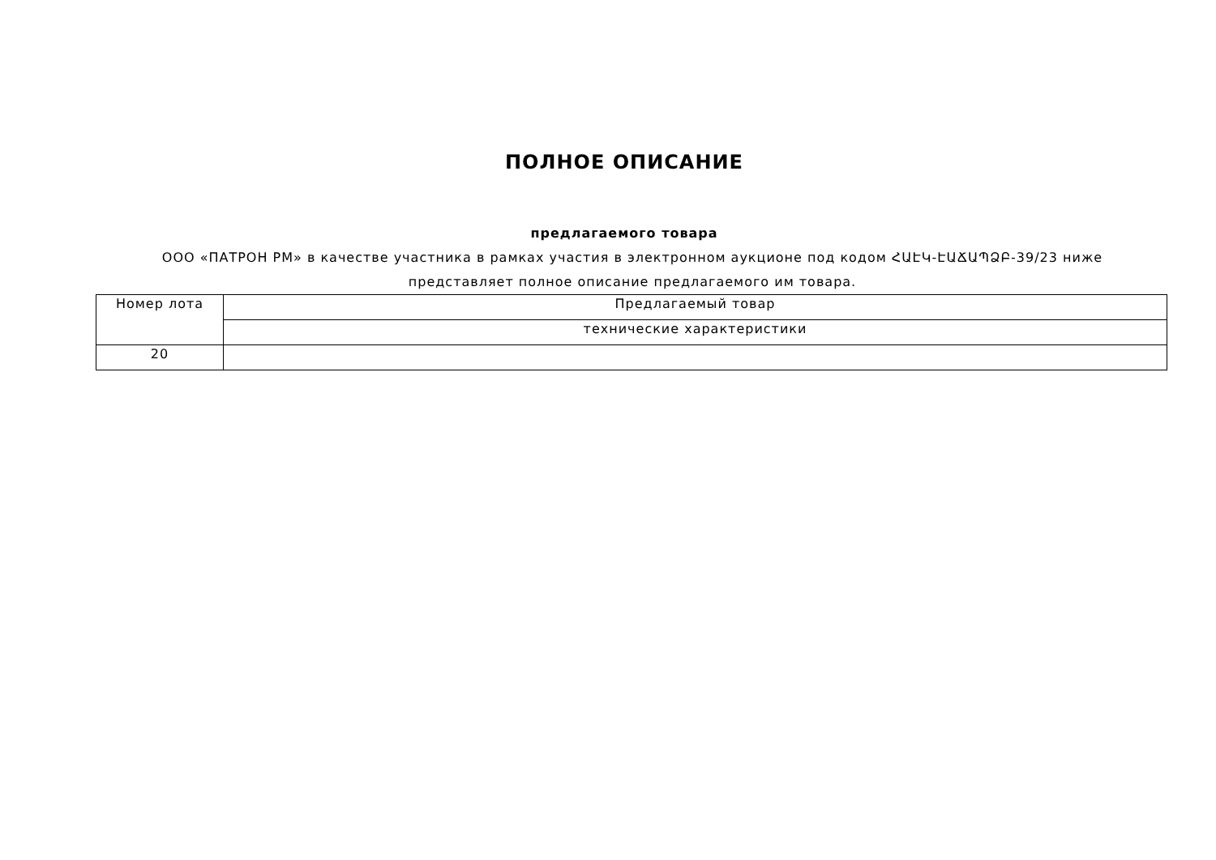ПОЛНОЕ ОПИСАНИЕ
предлагаемого товара
ООО «ПАТРОН РМ» в качестве участника в рамках участия в электронном аукционе под кодом ՀԱԷԿ-ԷԱՃԱՊՁԲ-39/23 ниже представляет полное описание предлагаемого им товара.
| Номер лота | Предлагаемый товар |
| | технические характеристики |
| 20 | |